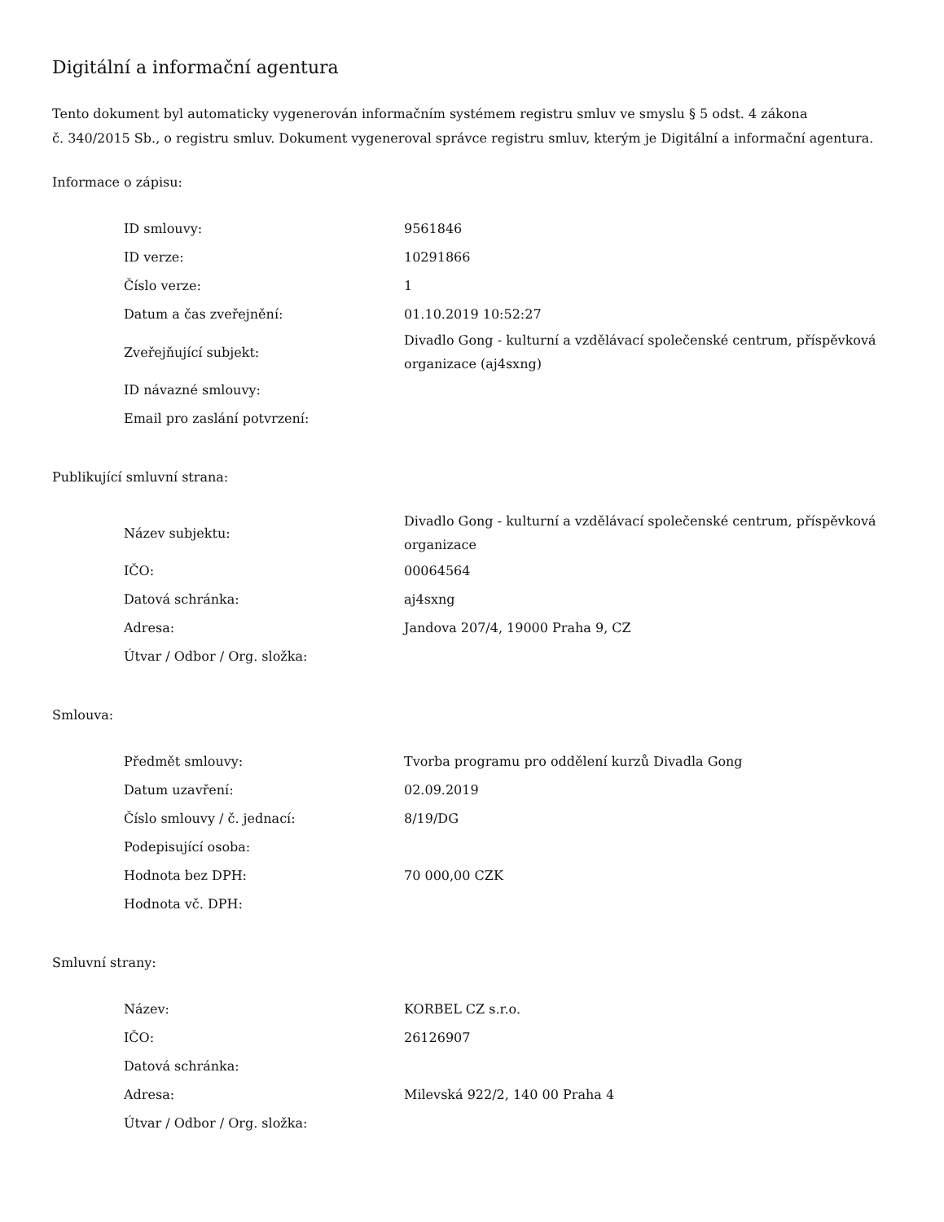Digitální a informační agentura
Tento dokument byl automaticky vygenerován informačním systémem registru smluv ve smyslu § 5 odst. 4 zákona
č. 340/2015 Sb., o registru smluv. Dokument vygeneroval správce registru smluv, kterým je Digitální a informační agentura.
Informace o zápisu:
| ID smlouvy: | 9561846 |
| ID verze: | 10291866 |
| Číslo verze: | 1 |
| Datum a čas zveřejnění: | 01.10.2019 10:52:27 |
| Zveřejňující subjekt: | Divadlo Gong - kulturní a vzdělávací společenské centrum, příspěvková organizace (aj4sxng) |
| ID návazné smlouvy: | |
| Email pro zaslání potvrzení: | |
Publikující smluvní strana:
| Název subjektu: | Divadlo Gong - kulturní a vzdělávací společenské centrum, příspěvková organizace |
| IČO: | 00064564 |
| Datová schránka: | aj4sxng |
| Adresa: | Jandova 207/4, 19000 Praha 9, CZ |
| Útvar / Odbor / Org. složka: | |
Smlouva:
| Předmět smlouvy: | Tvorba programu pro oddělení kurzů Divadla Gong |
| Datum uzavření: | 02.09.2019 |
| Číslo smlouvy / č. jednací: | 8/19/DG |
| Podepisující osoba: | |
| Hodnota bez DPH: | 70 000,00 CZK |
| Hodnota vč. DPH: | |
Smluvní strany:
| Název: | KORBEL CZ s.r.o. |
| IČO: | 26126907 |
| Datová schránka: | |
| Adresa: | Milevská 922/2, 140 00 Praha 4 |
| Útvar / Odbor / Org. složka: | |